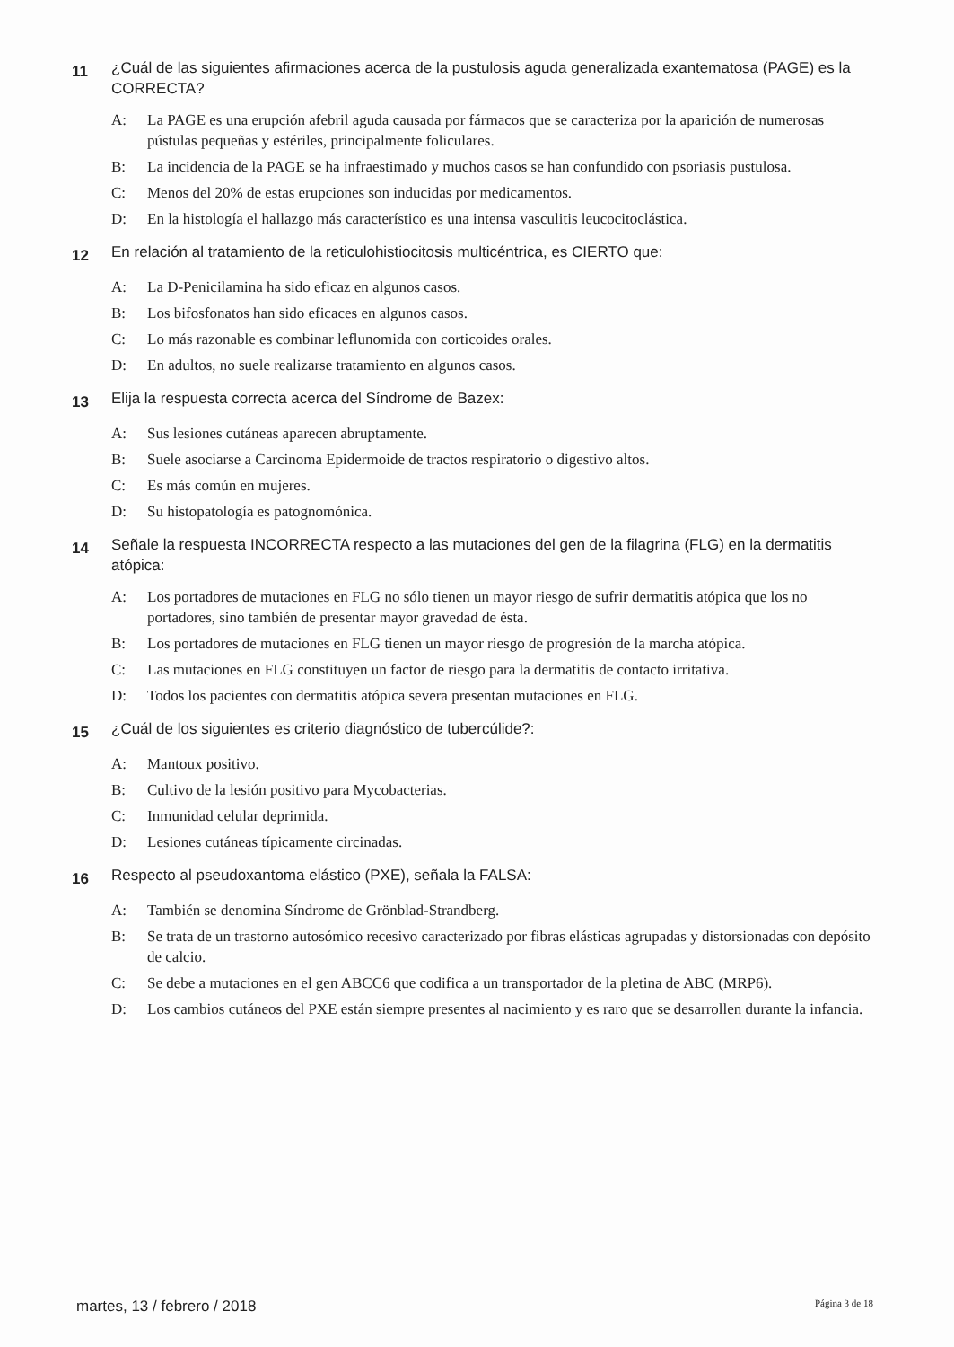11
¿Cuál de las siguientes afirmaciones acerca de la pustulosis aguda generalizada exantematosa (PAGE) es la CORRECTA?
A: La PAGE es una erupción afebril aguda causada por fármacos que se caracteriza por la aparición de numerosas pústulas pequeñas y estériles, principalmente foliculares.
B: La incidencia de la PAGE se ha infraestimado y muchos casos se han confundido con psoriasis pustulosa.
C: Menos del 20% de estas erupciones son inducidas por medicamentos.
D: En la histología el hallazgo más característico es una intensa vasculitis leucocitoclástica.
12
En relación al tratamiento de la reticulohistiocitosis multicéntrica, es CIERTO que:
A: La D-Penicilamina ha sido eficaz en algunos casos.
B: Los bifosfonatos han sido eficaces en algunos casos.
C: Lo más razonable es combinar leflunomida con corticoides orales.
D: En adultos, no suele realizarse tratamiento en algunos casos.
13
Elija la respuesta correcta acerca del Síndrome de Bazex:
A: Sus lesiones cutáneas aparecen abruptamente.
B: Suele asociarse a Carcinoma Epidermoide de tractos respiratorio o digestivo altos.
C: Es más común en mujeres.
D: Su histopatología es patognomónica.
14
Señale la respuesta INCORRECTA respecto a las mutaciones del gen de la filagrina (FLG) en la dermatitis atópica:
A: Los portadores de mutaciones en FLG no sólo tienen un mayor riesgo de sufrir dermatitis atópica que los no portadores, sino también de presentar mayor gravedad de ésta.
B: Los portadores de mutaciones en FLG tienen un mayor riesgo de progresión de la marcha atópica.
C: Las mutaciones en FLG constituyen un factor de riesgo para la dermatitis de contacto irritativa.
D: Todos los pacientes con dermatitis atópica severa presentan mutaciones en FLG.
15
¿Cuál de los siguientes es criterio diagnóstico de tubercúlide?:
A: Mantoux positivo.
B: Cultivo de la lesión positivo para Mycobacterias.
C: Inmunidad celular deprimida.
D: Lesiones cutáneas típicamente circinadas.
16
Respecto al pseudoxantoma elástico (PXE), señala la FALSA:
A: También se denomina Síndrome de Grönblad-Strandberg.
B: Se trata de un trastorno autosómico recesivo caracterizado por fibras elásticas agrupadas y distorsionadas con depósito de calcio.
C: Se debe a mutaciones en el gen ABCC6 que codifica a un transportador de la pletina de ABC (MRP6).
D: Los cambios cutáneos del PXE están siempre presentes al nacimiento y es raro que se desarrollen durante la infancia.
martes, 13 / febrero / 2018
Página 3 de 18